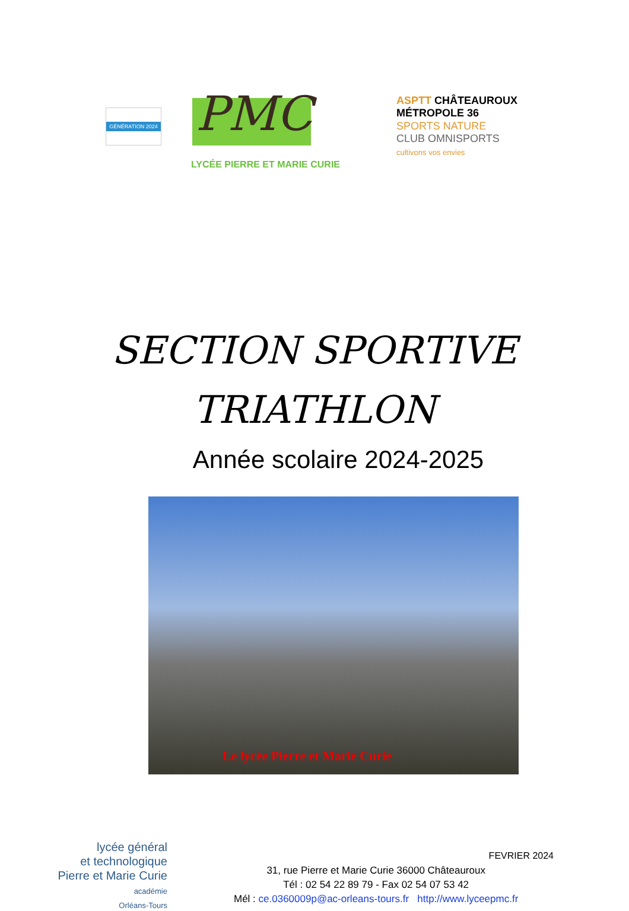GÉNÉRATION 2024
PMC
LYCÉE PIERRE ET MARIE CURIE
ASPTT CHÂTEAUROUX MÉTROPOLE 36
SPORTS NATURE
CLUB OMNISPORTS
cultivons vos envies
SECTION SPORTIVE
TRIATHLON
Année scolaire 2024-2025
Le lycée Pierre et Marie Curie
lycée général
et technologique
Pierre et Marie Curie
académie
Orléans-Tours
31, rue Pierre et Marie Curie 36000 Châteauroux
Tél : 02 54 22 89 79 - Fax 02 54 07 53 42
Mél : ce.0360009p@ac-orleans-tours.fr http://www.lyceepmc.fr
FEVRIER 2024